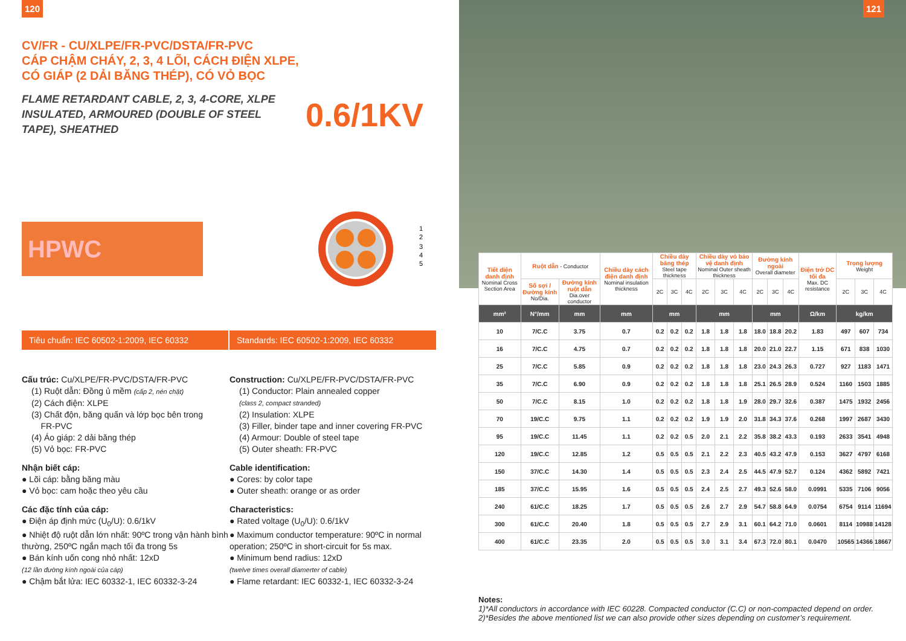120
CV/FR - CU/XLPE/FR-PVC/DSTA/FR-PVC
CÁP CHẬM CHÁY, 2, 3, 4 LÕI, CÁCH ĐIỆN XLPE,
CÓ GIÁP (2 DẢI BĂNG THÉP), CÓ VỎ BỌC
FLAME RETARDANT CABLE, 2, 3, 4-CORE, XLPE INSULATED, ARMOURED (DOUBLE OF STEEL TAPE), SHEATHED 0.6/1KV
HPWC
1
2
3
4
5
Tiêu chuẩn: IEC 60502-1:2009, IEC 60332
Standards: IEC 60502-1:2009, IEC 60332
Cấu trúc: Cu/XLPE/FR-PVC/DSTA/FR-PVC
(1) Ruột dẫn: Đồng ủ mềm (cấp 2, nén chặt)
(2) Cách điện: XLPE
(3) Chất độn, băng quấn và lớp bọc bên trong
FR-PVC
(4) Áo giáp: 2 dải băng thép
(5) Vỏ bọc: FR-PVC
Nhận biết cáp:
● Lõi cáp: bằng băng màu
● Vỏ bọc: cam hoặc theo yêu cầu
Các đặc tính của cáp:
● Điện áp định mức (U<sub>0</sub>/U): 0.6/1kV
● Nhiệt độ ruột dẫn lớn nhất: 90ºC trong vận hành bình thường, 250ºC ngắn mạch tối đa trong 5s
● Bán kính uốn cong nhỏ nhất: 12xD
(12 lần đường kính ngoài của cáp)
● Chậm bắt lửa: IEC 60332-1, IEC 60332-3-24
Construction: Cu/XLPE/FR-PVC/DSTA/FR-PVC
(1) Conductor: Plain annealed copper
(class 2, compact stranded)
(2) Insulation: XLPE
(3) Filler, binder tape and inner covering FR-PVC
(4) Armour: Double of steel tape
(5) Outer sheath: FR-PVC
Cable identification:
● Cores: by color tape
● Outer sheath: orange or as order
Characteristics:
● Rated voltage (U<sub>0</sub>/U): 0.6/1kV
● Maximum conductor temperature: 90ºC in normal operation; 250ºC in short-circuit for 5s max.
● Minimum bend radius: 12xD
(twelve times overall diamerter of cable)
● Flame retardant: IEC 60332-1, IEC 60332-3-24
121
| Tiết diện danh định Nominal Cross Section Area | Ruột dẫn - Conductor | | Chiều dày cách điện danh định Nominal insulation thickness | Chiều dày băng thép Steel tape thickness | | | Chiều dày vỏ bảo vệ danh định Nominal Outer sheath thickness | | | Đường kính ngoài Overall diameter | | | Điện trở DC tối đa Max. DC resistance | Trọng lượng Weight | | |
| --- | --- | --- | --- | --- | --- | --- | --- | --- | --- | --- | --- | --- | --- | --- | --- | --- |
| | Số sợi / Đường kính No/Dia. | Đường kính ruột dẫn Dia.over conductor | | 2C | 3C | 4C | 2C | 3C | 4C | 2C | 3C | 4C | | 2C | 3C | 4C |
| mm² | N°/mm | mm | mm | mm | | | mm | | | mm | | | Ω/km | kg/km | | |
| 10 | 7/C.C | 3.75 | 0.7 | 0.2 | 0.2 | 0.2 | 1.8 | 1.8 | 1.8 | 18.0 | 18.8 | 20.2 | 1.83 | 497 | 607 | 734 |
| 16 | 7/C.C | 4.75 | 0.7 | 0.2 | 0.2 | 0.2 | 1.8 | 1.8 | 1.8 | 20.0 | 21.0 | 22.7 | 1.15 | 671 | 838 | 1030 |
| 25 | 7/C.C | 5.85 | 0.9 | 0.2 | 0.2 | 0.2 | 1.8 | 1.8 | 1.8 | 23.0 | 24.3 | 26.3 | 0.727 | 927 | 1183 | 1471 |
| 35 | 7/C.C | 6.90 | 0.9 | 0.2 | 0.2 | 0.2 | 1.8 | 1.8 | 1.8 | 25.1 | 26.5 | 28.9 | 0.524 | 1160 | 1503 | 1885 |
| 50 | 7/C.C | 8.15 | 1.0 | 0.2 | 0.2 | 0.2 | 1.8 | 1.8 | 1.9 | 28.0 | 29.7 | 32.6 | 0.387 | 1475 | 1932 | 2456 |
| 70 | 19/C.C | 9.75 | 1.1 | 0.2 | 0.2 | 0.2 | 1.9 | 1.9 | 2.0 | 31.8 | 34.3 | 37.6 | 0.268 | 1997 | 2687 | 3430 |
| 95 | 19/C.C | 11.45 | 1.1 | 0.2 | 0.2 | 0.5 | 2.0 | 2.1 | 2.2 | 35.8 | 38.2 | 43.3 | 0.193 | 2633 | 3541 | 4948 |
| 120 | 19/C.C | 12.85 | 1.2 | 0.5 | 0.5 | 0.5 | 2.1 | 2.2 | 2.3 | 40.5 | 43.2 | 47.9 | 0.153 | 3627 | 4797 | 6168 |
| 150 | 37/C.C | 14.30 | 1.4 | 0.5 | 0.5 | 0.5 | 2.3 | 2.4 | 2.5 | 44.5 | 47.9 | 52.7 | 0.124 | 4362 | 5892 | 7421 |
| 185 | 37/C.C | 15.95 | 1.6 | 0.5 | 0.5 | 0.5 | 2.4 | 2.5 | 2.7 | 49.3 | 52.6 | 58.0 | 0.0991 | 5335 | 7106 | 9056 |
| 240 | 61/C.C | 18.25 | 1.7 | 0.5 | 0.5 | 0.5 | 2.6 | 2.7 | 2.9 | 54.7 | 58.8 | 64.9 | 0.0754 | 6754 | 9114 | 11694 |
| 300 | 61/C.C | 20.40 | 1.8 | 0.5 | 0.5 | 0.5 | 2.7 | 2.9 | 3.1 | 60.1 | 64.2 | 71.0 | 0.0601 | 8114 | 10988 | 14128 |
| 400 | 61/C.C | 23.35 | 2.0 | 0.5 | 0.5 | 0.5 | 3.0 | 3.1 | 3.4 | 67.3 | 72.0 | 80.1 | 0.0470 | 10565 | 14366 | 18667 |
Notes:
1)*All conductors in accordance with IEC 60228. Compacted conductor (C.C) or non-compacted depend on order.
2)*Besides the above mentioned list we can also provide other sizes depending on customer’s requirement.